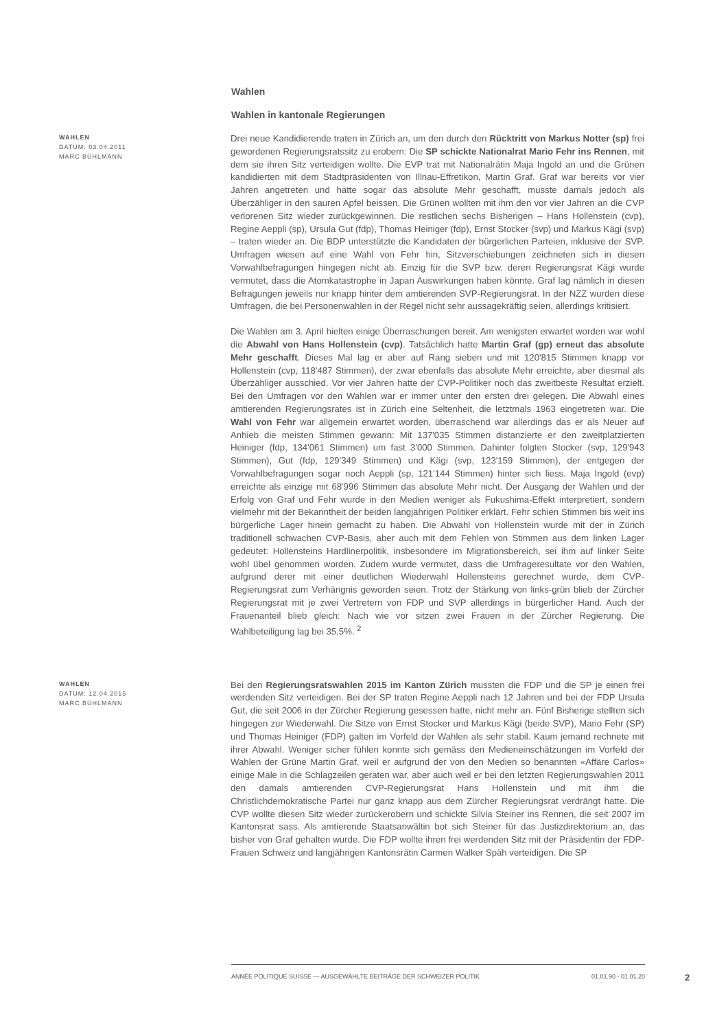Wahlen
Wahlen in kantonale Regierungen
WAHLEN
DATUM: 03.04.2011
MARC BÜHLMANN
Drei neue Kandidierende traten in Zürich an, um den durch den Rücktritt von Markus Notter (sp) frei gewordenen Regierungsratssitz zu erobern: Die SP schickte Nationalrat Mario Fehr ins Rennen, mit dem sie ihren Sitz verteidigen wollte. Die EVP trat mit Nationalrätin Maja Ingold an und die Grünen kandidierten mit dem Stadtpräsidenten von Illnau-Effretikon, Martin Graf. Graf war bereits vor vier Jahren angetreten und hatte sogar das absolute Mehr geschafft, musste damals jedoch als Überzähliger in den sauren Apfel beissen. Die Grünen wollten mit ihm den vor vier Jahren an die CVP verlorenen Sitz wieder zurückgewinnen. Die restlichen sechs Bisherigen – Hans Hollenstein (cvp), Regine Aeppli (sp), Ursula Gut (fdp), Thomas Heiniger (fdp), Ernst Stocker (svp) und Markus Kägi (svp) – traten wieder an. Die BDP unterstützte die Kandidaten der bürgerlichen Parteien, inklusive der SVP. Umfragen wiesen auf eine Wahl von Fehr hin, Sitzverschiebungen zeichneten sich in diesen Vorwahlbefragungen hingegen nicht ab. Einzig für die SVP bzw. deren Regierungsrat Kägi wurde vermutet, dass die Atomkatastrophe in Japan Auswirkungen haben könnte. Graf lag nämlich in diesen Befragungen jeweils nur knapp hinter dem amtierenden SVP-Regierungsrat. In der NZZ wurden diese Umfragen, die bei Personenwahlen in der Regel nicht sehr aussagekräftig seien, allerdings kritisiert.
Die Wahlen am 3. April hielten einige Überraschungen bereit. Am wenigsten erwartet worden war wohl die Abwahl von Hans Hollenstein (cvp). Tatsächlich hatte Martin Graf (gp) erneut das absolute Mehr geschafft. Dieses Mal lag er aber auf Rang sieben und mit 120'815 Stimmen knapp vor Hollenstein (cvp, 118'487 Stimmen), der zwar ebenfalls das absolute Mehr erreichte, aber diesmal als Überzähliger ausschied. Vor vier Jahren hatte der CVP-Politiker noch das zweitbeste Resultat erzielt. Bei den Umfragen vor den Wahlen war er immer unter den ersten drei gelegen. Die Abwahl eines amtierenden Regierungsrates ist in Zürich eine Seltenheit, die letztmals 1963 eingetreten war. Die Wahl von Fehr war allgemein erwartet worden, überraschend war allerdings das er als Neuer auf Anhieb die meisten Stimmen gewann: Mit 137'035 Stimmen distanzierte er den zweitplatzierten Heiniger (fdp, 134'061 Stimmen) um fast 3'000 Stimmen. Dahinter folgten Stocker (svp, 129'943 Stimmen), Gut (fdp, 129'349 Stimmen) und Kägi (svp, 123'159 Stimmen), der entgegen der Vorwahlbefragungen sogar noch Aeppli (sp, 121'144 Stimmen) hinter sich liess. Maja Ingold (evp) erreichte als einzige mit 68'996 Stimmen das absolute Mehr nicht. Der Ausgang der Wahlen und der Erfolg von Graf und Fehr wurde in den Medien weniger als Fukushima-Effekt interpretiert, sondern vielmehr mit der Bekanntheit der beiden langjährigen Politiker erklärt. Fehr schien Stimmen bis weit ins bürgerliche Lager hinein gemacht zu haben. Die Abwahl von Hollenstein wurde mit der in Zürich traditionell schwachen CVP-Basis, aber auch mit dem Fehlen von Stimmen aus dem linken Lager gedeutet: Hollensteins Hardlinerpolitik, insbesondere im Migrationsbereich, sei ihm auf linker Seite wohl übel genommen worden. Zudem wurde vermutet, dass die Umfrageresultate vor den Wahlen, aufgrund derer mit einer deutlichen Wiederwahl Hollensteins gerechnet wurde, dem CVP-Regierungsrat zum Verhängnis geworden seien. Trotz der Stärkung von links-grün blieb der Zürcher Regierungsrat mit je zwei Vertretern von FDP und SVP allerdings in bürgerlicher Hand. Auch der Frauenanteil blieb gleich: Nach wie vor sitzen zwei Frauen in der Zürcher Regierung. Die Wahlbeteiligung lag bei 35,5%. <sup>2</sup>
WAHLEN
DATUM: 12.04.2015
MARC BÜHLMANN
Bei den Regierungsratswahlen 2015 im Kanton Zürich mussten die FDP und die SP je einen frei werdenden Sitz verteidigen. Bei der SP traten Regine Aeppli nach 12 Jahren und bei der FDP Ursula Gut, die seit 2006 in der Zürcher Regierung gesessen hatte, nicht mehr an. Fünf Bisherige stellten sich hingegen zur Wiederwahl. Die Sitze von Ernst Stocker und Markus Kägi (beide SVP), Mario Fehr (SP) und Thomas Heiniger (FDP) galten im Vorfeld der Wahlen als sehr stabil. Kaum jemand rechnete mit ihrer Abwahl. Weniger sicher fühlen konnte sich gemäss den Medieneinschätzungen im Vorfeld der Wahlen der Grüne Martin Graf, weil er aufgrund der von den Medien so benannten «Affäre Carlos» einige Male in die Schlagzeilen geraten war, aber auch weil er bei den letzten Regierungswahlen 2011 den damals amtierenden CVP-Regierungsrat Hans Hollenstein und mit ihm die Christlichdemokratische Partei nur ganz knapp aus dem Zürcher Regierungsrat verdrängt hatte. Die CVP wollte diesen Sitz wieder zurückerobern und schickte Silvia Steiner ins Rennen, die seit 2007 im Kantonsrat sass. Als amtierende Staatsanwältin bot sich Steiner für das Justizdirektorium an, das bisher von Graf gehalten wurde. Die FDP wollte ihren frei werdenden Sitz mit der Präsidentin der FDP-Frauen Schweiz und langjährigen Kantonsrätin Carmen Walker Späh verteidigen. Die SP
ANNÉE POLITIQUE SUISSE — AUSGEWÄHLTE BEITRÄGE DER SCHWEIZER POLITIK 01.01.90 - 01.01.20
2